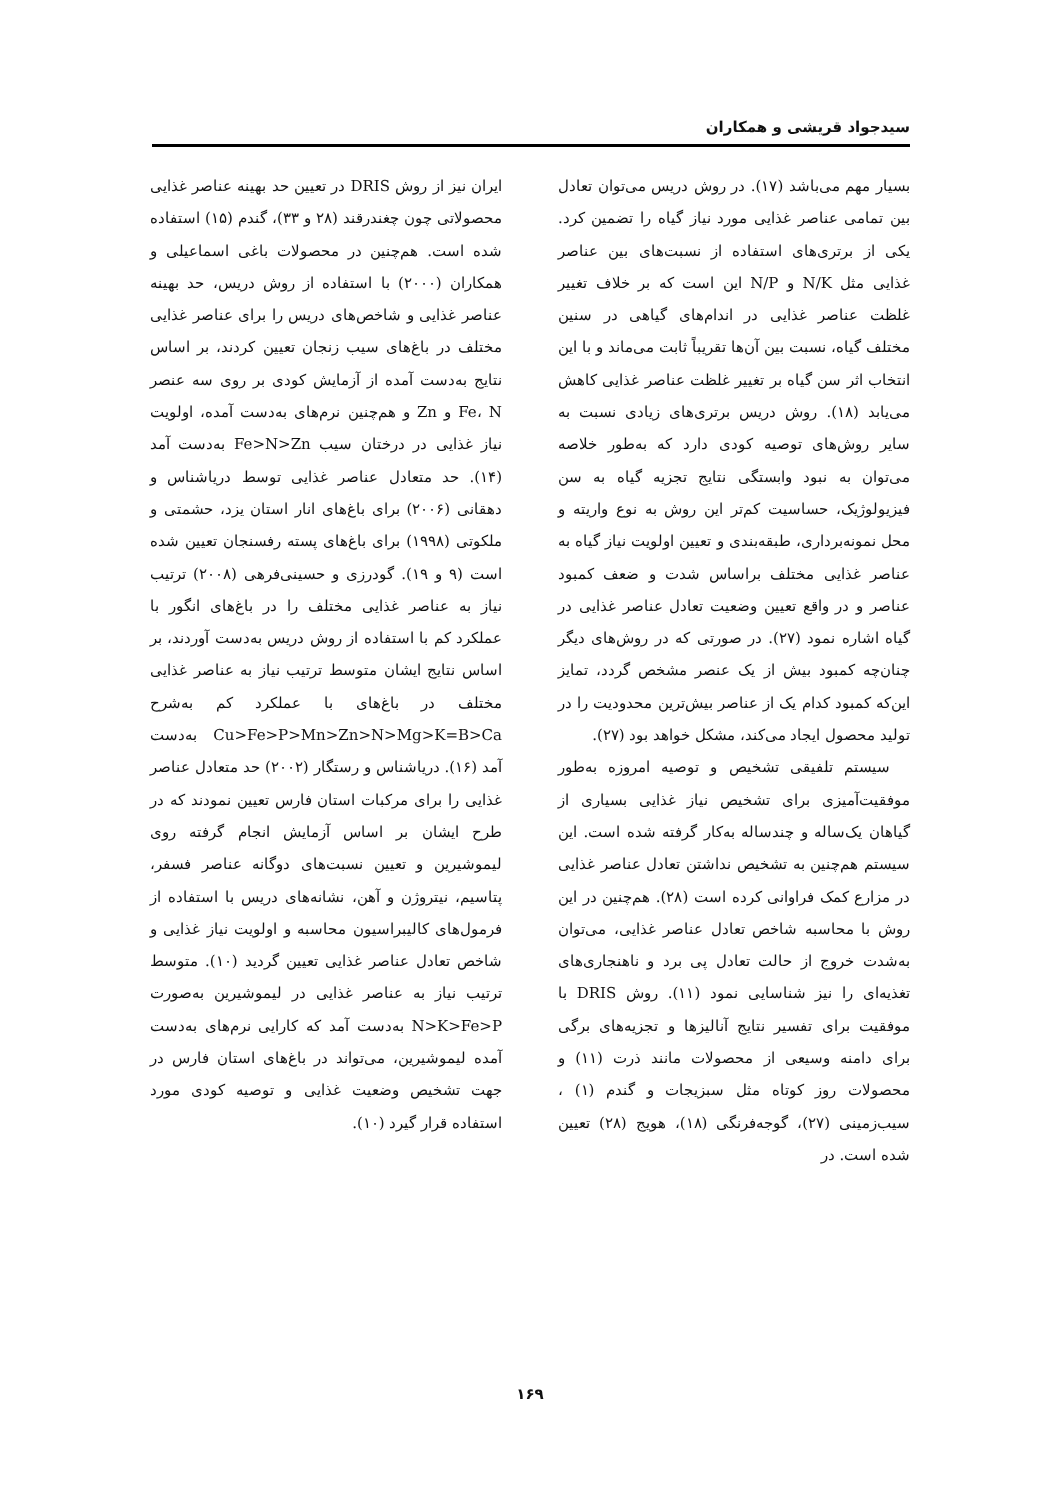سیدجواد قریشی و همکاران
بسیار مهم می‌باشد (۱۷). در روش دریس می‌توان تعادل بین تمامی عناصر غذایی مورد نیاز گیاه را تضمین کرد. یکی از برتری‌های استفاده از نسبت‌های بین عناصر غذایی مثل N/K و N/P این است که بر خلاف تغییر غلظت عناصر غذایی در اندام‌های گیاهی در سنین مختلف گیاه، نسبت بین آن‌ها تقریباً ثابت می‌ماند و با این انتخاب اثر سن گیاه بر تغییر غلظت عناصر غذایی کاهش می‌یابد (۱۸). روش دریس برتری‌های زیادی نسبت به سایر روش‌های توصیه کودی دارد که به‌طور خلاصه می‌توان به نبود وابستگی نتایج تجزیه گیاه به سن فیزیولوژیک، حساسیت کم‌تر این روش به نوع واریته و محل نمونه‌برداری، طبقه‌بندی و تعیین اولویت نیاز گیاه به عناصر غذایی مختلف براساس شدت و ضعف کمبود عناصر و در واقع تعیین وضعیت تعادل عناصر غذایی در گیاه اشاره نمود (۲۷). در صورتی که در روش‌های دیگر چنان‌چه کمبود بیش از یک عنصر مشخص گردد، تمایز این‌که کمبود کدام یک از عناصر بیش‌ترین محدودیت را در تولید محصول ایجاد می‌کند، مشکل خواهد بود (۲۷).
سیستم تلفیقی تشخیص و توصیه امروزه به‌طور موفقیت‌آمیزی برای تشخیص نیاز غذایی بسیاری از گیاهان یک‌ساله و چندساله به‌کار گرفته شده است. این سیستم هم‌چنین به تشخیص نداشتن تعادل عناصر غذایی در مزارع کمک فراوانی کرده است (۲۸). هم‌چنین در این روش با محاسبه شاخص تعادل عناصر غذایی، می‌توان به‌شدت خروج از حالت تعادل پی برد و ناهنجاری‌های تغذیه‌ای را نیز شناسایی نمود (۱۱). روش DRIS با موفقیت برای تفسیر نتایج آنالیزها و تجزیه‌های برگی برای دامنه وسیعی از محصولات مانند ذرت (۱۱) و محصولات روز کوتاه مثل سبزیجات و گندم (۱) ، سیب‌زمینی (۲۷)، گوجه‌فرنگی (۱۸)، هویج (۲۸) تعیین شده است. در
ایران نیز از روش DRIS در تعیین حد بهینه عناصر غذایی محصولاتی چون چغندرقند (۲۸ و ۳۳)، گندم (۱۵) استفاده شده است. هم‌چنین در محصولات باغی اسماعیلی و همکاران (۲۰۰۰) با استفاده از روش دریس، حد بهینه عناصر غذایی و شاخص‌های دریس را برای عناصر غذایی مختلف در باغ‌های سیب زنجان تعیین کردند، بر اساس نتایج به‌دست آمده از آزمایش کودی بر روی سه عنصر Fe، N و Zn و هم‌چنین نرم‌های به‌دست آمده، اولویت نیاز غذایی در درختان سیب Fe>N>Zn به‌دست آمد (۱۴). حد متعادل عناصر غذایی توسط دریاشناس و دهقانی (۲۰۰۶) برای باغ‌های انار استان یزد، حشمتی و ملکوتی (۱۹۹۸) برای باغ‌های پسته رفسنجان تعیین شده است (۹ و ۱۹). گودرزی و حسینی‌فرهی (۲۰۰۸) ترتیب نیاز به عناصر غذایی مختلف را در باغ‌های انگور با عملکرد کم با استفاده از روش دریس به‌دست آوردند، بر اساس نتایج ایشان متوسط ترتیب نیاز به عناصر غذایی مختلف در باغ‌های با عملکرد کم به‌شرح Cu>Fe>P>Mn>Zn>N>Mg>K=B>Ca به‌دست آمد (۱۶). دریاشناس و رستگار (۲۰۰۲) حد متعادل عناصر غذایی را برای مرکبات استان فارس تعیین نمودند که در طرح ایشان بر اساس آزمایش انجام گرفته روی لیموشیرین و تعیین نسبت‌های دوگانه عناصر فسفر، پتاسیم، نیتروژن و آهن، نشانه‌های دریس با استفاده از فرمول‌های کالیبراسیون محاسبه و اولویت نیاز غذایی و شاخص تعادل عناصر غذایی تعیین گردید (۱۰). متوسط ترتیب نیاز به عناصر غذایی در لیموشیرین به‌صورت N>K>Fe>P به‌دست آمد که کارایی نرم‌های به‌دست آمده لیموشیرین، می‌تواند در باغ‌های استان فارس در جهت تشخیص وضعیت غذایی و توصیه کودی مورد استفاده قرار گیرد (۱۰).
۱۶۹